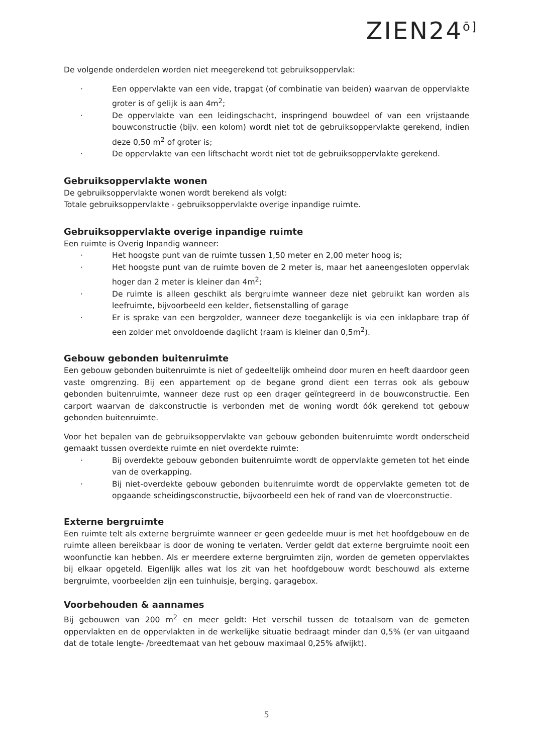ZIEN24ō]
De volgende onderdelen worden niet meegerekend tot gebruiksoppervlak:
· Een oppervlakte van een vide, trapgat (of combinatie van beiden) waarvan de oppervlakte groter is of gelijk is aan 4m<sup>2</sup>;
· De oppervlakte van een leidingschacht, inspringend bouwdeel of van een vrijstaande bouwconstructie (bijv. een kolom) wordt niet tot de gebruiksoppervlakte gerekend, indien deze 0,50 m<sup>2</sup> of groter is;
· De oppervlakte van een liftschacht wordt niet tot de gebruiksoppervlakte gerekend.
Gebruiksoppervlakte wonen
De gebruiksoppervlakte wonen wordt berekend als volgt:
Totale gebruiksoppervlakte - gebruiksoppervlakte overige inpandige ruimte.
Gebruiksoppervlakte overige inpandige ruimte
Een ruimte is Overig Inpandig wanneer:
· Het hoogste punt van de ruimte tussen 1,50 meter en 2,00 meter hoog is;
· Het hoogste punt van de ruimte boven de 2 meter is, maar het aaneengesloten oppervlak hoger dan 2 meter is kleiner dan 4m<sup>2</sup>;
· De ruimte is alleen geschikt als bergruimte wanneer deze niet gebruikt kan worden als leefruimte, bijvoorbeeld een kelder, fietsenstalling of garage
· Er is sprake van een bergzolder, wanneer deze toegankelijk is via een inklapbare trap óf een zolder met onvoldoende daglicht (raam is kleiner dan 0,5m<sup>2</sup>).
Gebouw gebonden buitenruimte
Een gebouw gebonden buitenruimte is niet of gedeeltelijk omheind door muren en heeft daardoor geen vaste omgrenzing. Bij een appartement op de begane grond dient een terras ook als gebouw gebonden buitenruimte, wanneer deze rust op een drager geïntegreerd in de bouwconstructie. Een carport waarvan de dakconstructie is verbonden met de woning wordt óók gerekend tot gebouw gebonden buitenruimte.
Voor het bepalen van de gebruiksoppervlakte van gebouw gebonden buitenruimte wordt onderscheid gemaakt tussen overdekte ruimte en niet overdekte ruimte:
· Bij overdekte gebouw gebonden buitenruimte wordt de oppervlakte gemeten tot het einde van de overkapping.
· Bij niet-overdekte gebouw gebonden buitenruimte wordt de oppervlakte gemeten tot de opgaande scheidingsconstructie, bijvoorbeeld een hek of rand van de vloerconstructie.
Externe bergruimte
Een ruimte telt als externe bergruimte wanneer er geen gedeelde muur is met het hoofdgebouw en de ruimte alleen bereikbaar is door de woning te verlaten. Verder geldt dat externe bergruimte nooit een woonfunctie kan hebben. Als er meerdere externe bergruimten zijn, worden de gemeten oppervlaktes bij elkaar opgeteld. Eigenlijk alles wat los zit van het hoofdgebouw wordt beschouwd als externe bergruimte, voorbeelden zijn een tuinhuisje, berging, garagebox.
Voorbehouden & aannames
Bij gebouwen van 200 m<sup>2</sup> en meer geldt: Het verschil tussen de totaalsom van de gemeten oppervlakten en de oppervlakten in de werkelijke situatie bedraagt minder dan 0,5% (er van uitgaand dat de totale lengte- /breedtemaat van het gebouw maximaal 0,25% afwijkt).
5